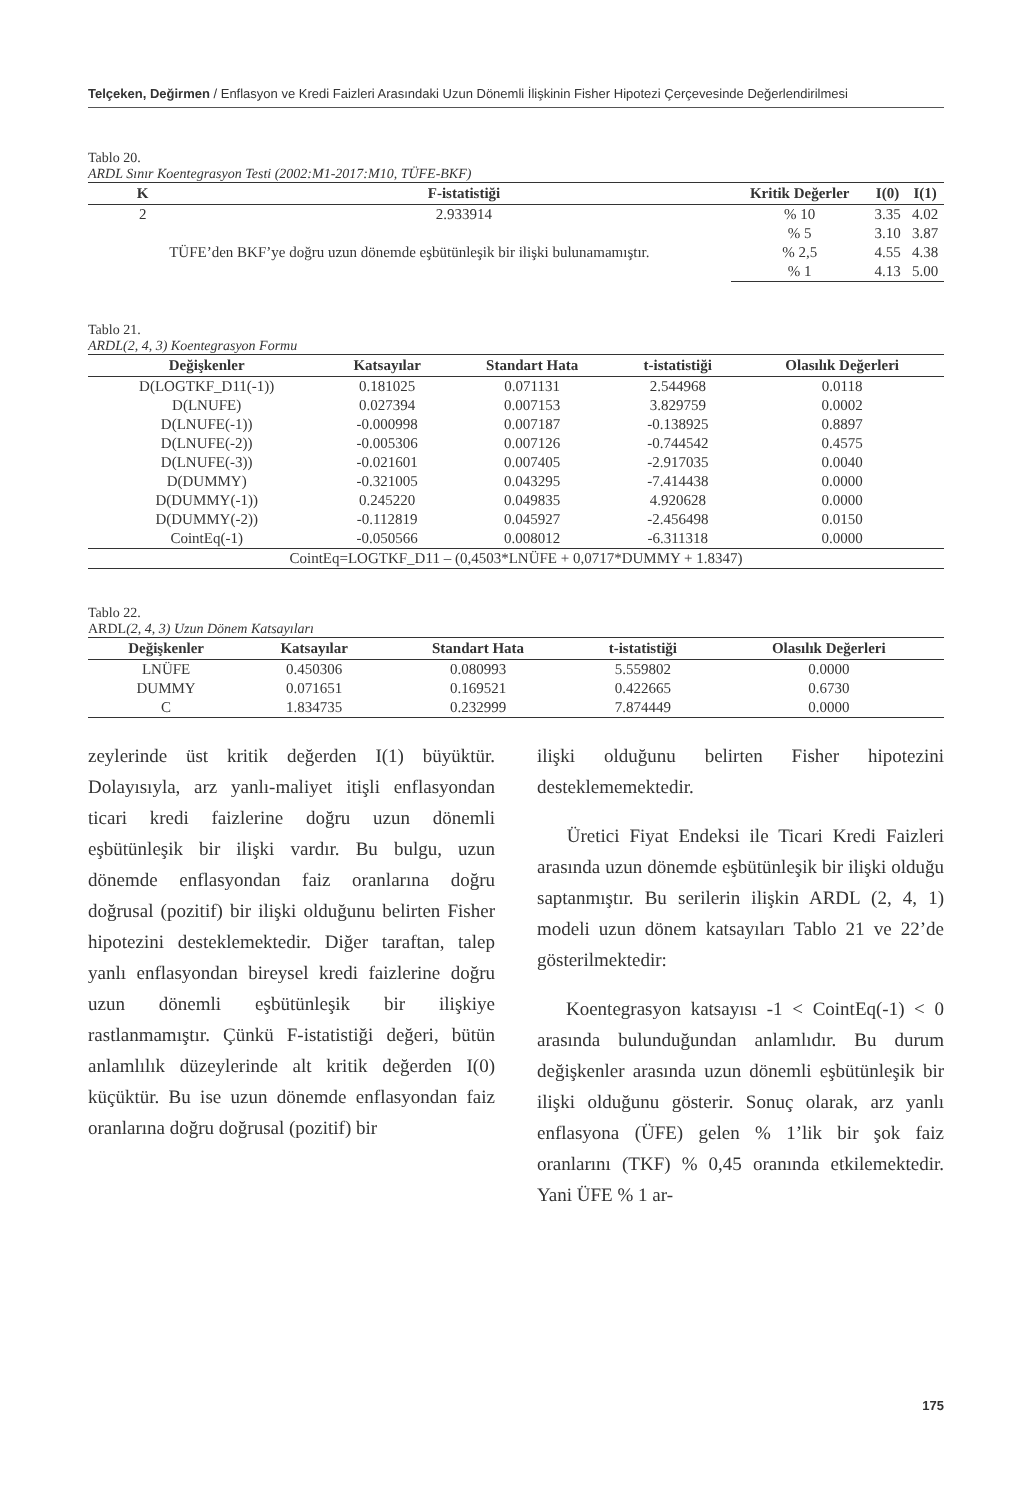Telçeken, Değirmen / Enflasyon ve Kredi Faizleri Arasındaki Uzun Dönemli İlişkinin Fisher Hipotezi Çerçevesinde Değerlendirilmesi
Tablo 20.
ARDL Sınır Koentegrasyon Testi (2002:M1-2017:M10, TÜFE-BKF)
| K | F-istatistiği | Kritik Değerler | I(0) | I(1) |
| --- | --- | --- | --- | --- |
| 2 | 2.933914 | % 10 | 3.35 | 4.02 |
| TÜFE’den BKF’ye doğru uzun dönemde eşbütünleşik bir ilişki bulunamamıştır. | | % 5 | 3.10 | 3.87 |
| | | % 2,5 | 4.55 | 4.38 |
| | | % 1 | 4.13 | 5.00 |
Tablo 21.
ARDL(2, 4, 3) Koentegrasyon Formu
| Değişkenler | Katsayılar | Standart Hata | t-istatistiği | Olasılık Değerleri |
| --- | --- | --- | --- | --- |
| D(LOGTKF_D11(-1)) | 0.181025 | 0.071131 | 2.544968 | 0.0118 |
| D(LNUFE) | 0.027394 | 0.007153 | 3.829759 | 0.0002 |
| D(LNUFE(-1)) | -0.000998 | 0.007187 | -0.138925 | 0.8897 |
| D(LNUFE(-2)) | -0.005306 | 0.007126 | -0.744542 | 0.4575 |
| D(LNUFE(-3)) | -0.021601 | 0.007405 | -2.917035 | 0.0040 |
| D(DUMMY) | -0.321005 | 0.043295 | -7.414438 | 0.0000 |
| D(DUMMY(-1)) | 0.245220 | 0.049835 | 4.920628 | 0.0000 |
| D(DUMMY(-2)) | -0.112819 | 0.045927 | -2.456498 | 0.0150 |
| CointEq(-1) | -0.050566 | 0.008012 | -6.311318 | 0.0000 |
| CointEq=LOGTKF_D11 – (0,4503*LNÜFE + 0,0717*DUMMY + 1.8347) | | | | |
Tablo 22.
ARDL(2, 4, 3) Uzun Dönem Katsayıları
| Değişkenler | Katsayılar | Standart Hata | t-istatistiği | Olasılık Değerleri |
| --- | --- | --- | --- | --- |
| LNÜFE | 0.450306 | 0.080993 | 5.559802 | 0.0000 |
| DUMMY | 0.071651 | 0.169521 | 0.422665 | 0.6730 |
| C | 1.834735 | 0.232999 | 7.874449 | 0.0000 |
zeylerinde üst kritik değerden I(1) büyüktür. Dolayısıyla, arz yanlı-maliyet itişli enflasyondan ticari kredi faizlerine doğru uzun dönemli eşbütünleşik bir ilişki vardır. Bu bulgu, uzun dönemde enflasyondan faiz oranlarına doğru doğrusal (pozitif) bir ilişki olduğunu belirten Fisher hipotezini desteklemektedir. Diğer taraftan, talep yanlı enflasyondan bireysel kredi faizlerine doğru uzun dönemli eşbütünleşik bir ilişkiye rastlanmamıştır. Çünkü F-istatistiği değeri, bütün anlamlılık düzeylerinde alt kritik değerden I(0) küçüktür. Bu ise uzun dönemde enflasyondan faiz oranlarına doğru doğrusal (pozitif) bir
ilişki olduğunu belirten Fisher hipotezini desteklememektedir.
Üretici Fiyat Endeksi ile Ticari Kredi Faizleri arasında uzun dönemde eşbütünleşik bir ilişki olduğu saptanmıştır. Bu serilerin ilişkin ARDL (2, 4, 1) modeli uzun dönem katsayıları Tablo 21 ve 22’de gösterilmektedir:
Koentegrasyon katsayısı -1 < CointEq(-1) < 0 arasında bulunduğundan anlamlıdır. Bu durum değişkenler arasında uzun dönemli eşbütünleşik bir ilişki olduğunu gösterir. Sonuç olarak, arz yanlı enflasyona (ÜFE) gelen % 1’lik bir şok faiz oranlarını (TKF) % 0,45 oranında etkilemektedir. Yani ÜFE % 1 ar-
175